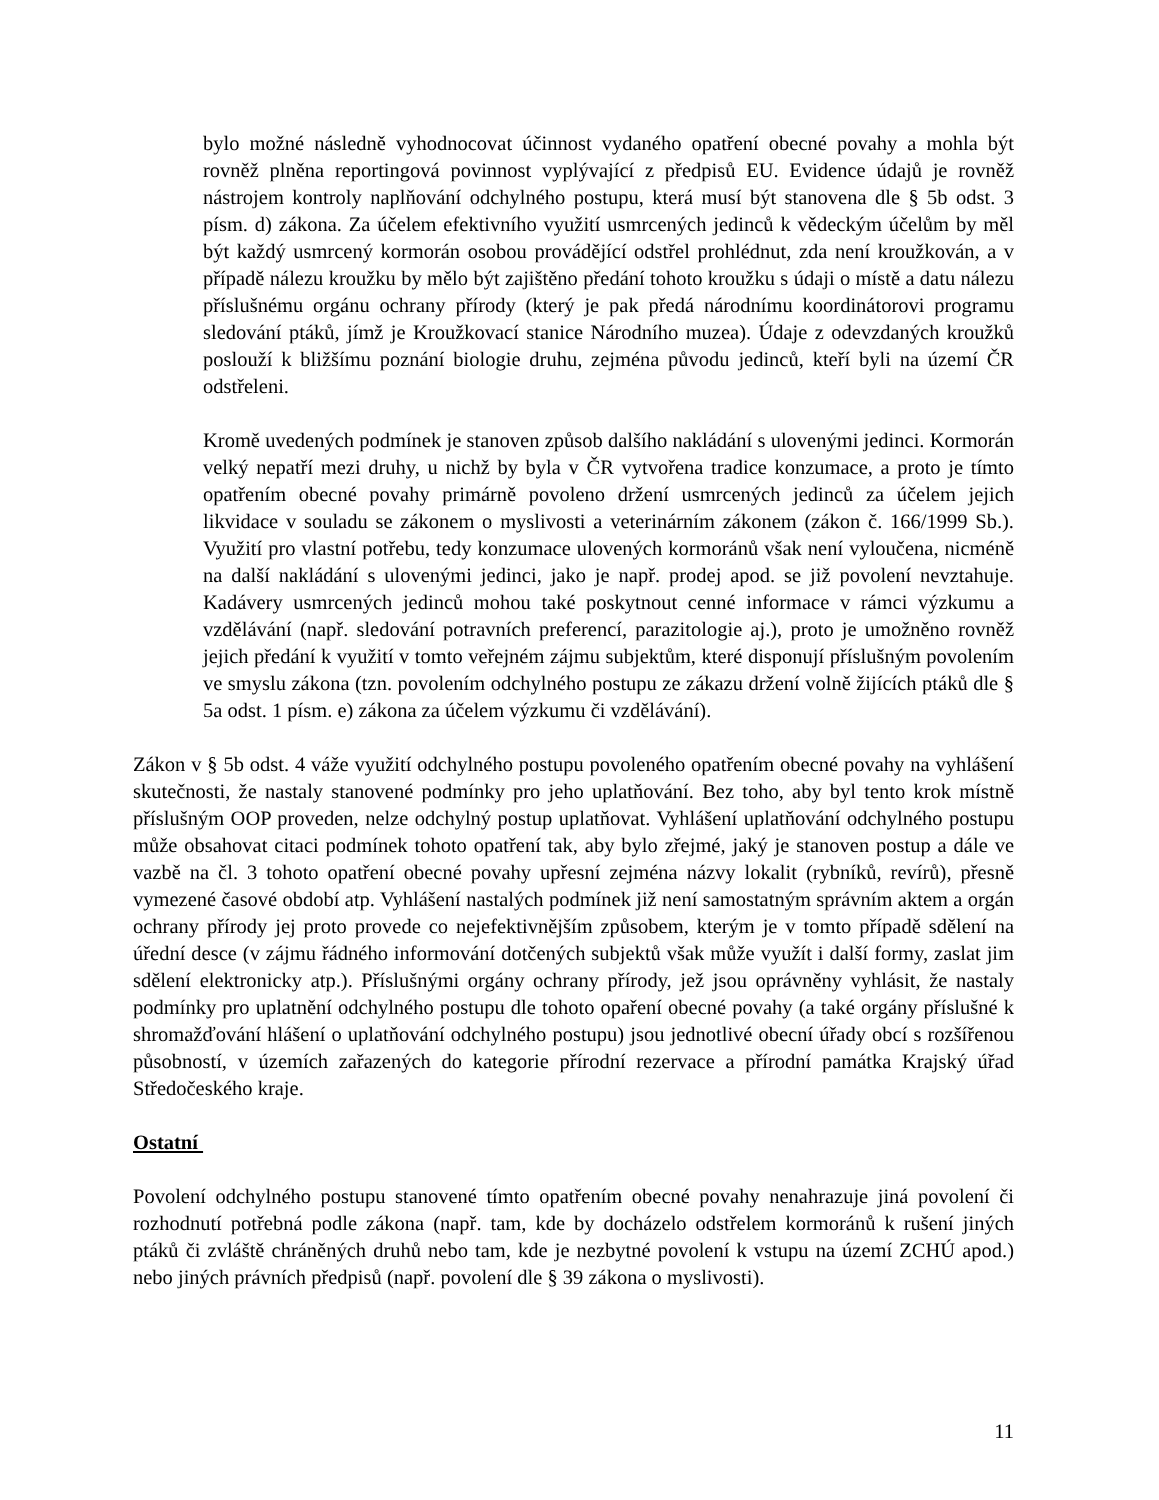bylo možné následně vyhodnocovat účinnost vydaného opatření obecné povahy a mohla být rovněž plněna reportingová povinnost vyplývající z předpisů EU. Evidence údajů je rovněž nástrojem kontroly naplňování odchylného postupu, která musí být stanovena dle § 5b odst. 3 písm. d) zákona. Za účelem efektivního využití usmrcených jedinců k vědeckým účelům by měl být každý usmrcený kormorán osobou provádějící odstřel prohlédnut, zda není kroužkován, a v případě nálezu kroužku by mělo být zajištěno předání tohoto kroužku s údaji o místě a datu nálezu příslušnému orgánu ochrany přírody (který je pak předá národnímu koordinátorovi programu sledování ptáků, jímž je Kroužkovací stanice Národního muzea). Údaje z odevzdaných kroužků poslouží k bližšímu poznání biologie druhu, zejména původu jedinců, kteří byli na území ČR odstřeleni.
Kromě uvedených podmínek je stanoven způsob dalšího nakládání s ulovenými jedinci. Kormorán velký nepatří mezi druhy, u nichž by byla v ČR vytvořena tradice konzumace, a proto je tímto opatřením obecné povahy primárně povoleno držení usmrcených jedinců za účelem jejich likvidace v souladu se zákonem o myslivosti a veterinárním zákonem (zákon č. 166/1999 Sb.). Využití pro vlastní potřebu, tedy konzumace ulovených kormoránů však není vyloučena, nicméně na další nakládání s ulovenými jedinci, jako je např. prodej apod. se již povolení nevztahuje. Kadávery usmrcených jedinců mohou také poskytnout cenné informace v rámci výzkumu a vzdělávání (např. sledování potravních preferencí, parazitologie aj.), proto je umožněno rovněž jejich předání k využití v tomto veřejném zájmu subjektům, které disponují příslušným povolením ve smyslu zákona (tzn. povolením odchylného postupu ze zákazu držení volně žijících ptáků dle § 5a odst. 1 písm. e) zákona za účelem výzkumu či vzdělávání).
Zákon v § 5b odst. 4 váže využití odchylného postupu povoleného opatřením obecné povahy na vyhlášení skutečnosti, že nastaly stanovené podmínky pro jeho uplatňování. Bez toho, aby byl tento krok místně příslušným OOP proveden, nelze odchylný postup uplatňovat. Vyhlášení uplatňování odchylného postupu může obsahovat citaci podmínek tohoto opatření tak, aby bylo zřejmé, jaký je stanoven postup a dále ve vazbě na čl. 3 tohoto opatření obecné povahy upřesní zejména názvy lokalit (rybníků, revírů), přesně vymezené časové období atp. Vyhlášení nastalých podmínek již není samostatným správním aktem a orgán ochrany přírody jej proto provede co nejefektivnějším způsobem, kterým je v tomto případě sdělení na úřední desce (v zájmu řádného informování dotčených subjektů však může využít i další formy, zaslat jim sdělení elektronicky atp.). Příslušnými orgány ochrany přírody, jež jsou oprávněny vyhlásit, že nastaly podmínky pro uplatnění odchylného postupu dle tohoto opaření obecné povahy (a také orgány příslušné k shromažďování hlášení o uplatňování odchylného postupu) jsou jednotlivé obecní úřady obcí s rozšířenou působností, v územích zařazených do kategorie přírodní rezervace a přírodní památka Krajský úřad Středočeského kraje.
Ostatní
Povolení odchylného postupu stanovené tímto opatřením obecné povahy nenahrazuje jiná povolení či rozhodnutí potřebná podle zákona (např. tam, kde by docházelo odstřelem kormoránů k rušení jiných ptáků či zvláště chráněných druhů nebo tam, kde je nezbytné povolení k vstupu na území ZCHÚ apod.) nebo jiných právních předpisů (např. povolení dle § 39 zákona o myslivosti).
11